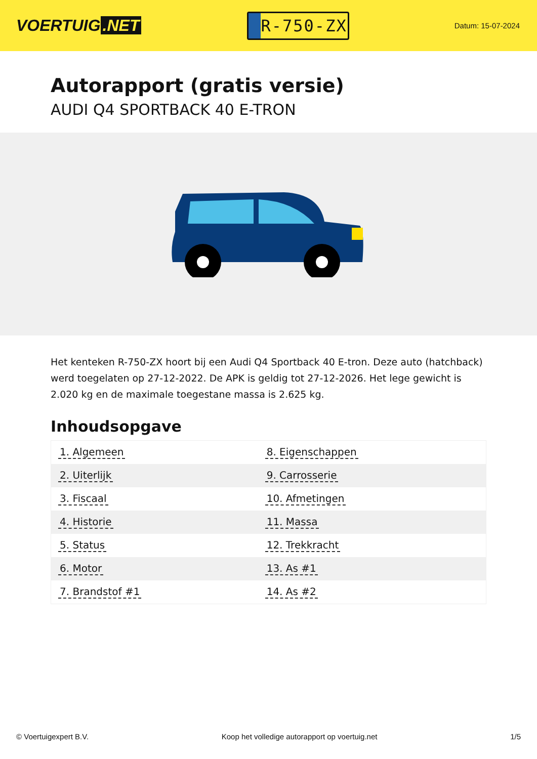VOERTUIG.NET
R-750-ZX
Datum: 15-07-2024
Autorapport (gratis versie)
AUDI Q4 SPORTBACK 40 E-TRON
Het kenteken R-750-ZX hoort bij een Audi Q4 Sportback 40 E-tron. Deze auto (hatchback) werd toegelaten op 27-12-2022. De APK is geldig tot 27-12-2026. Het lege gewicht is 2.020 kg en de maximale toegestane massa is 2.625 kg.
Inhoudsopgave
| 1. Algemeen | 8. Eigenschappen |
| 2. Uiterlijk | 9. Carrosserie |
| 3. Fiscaal | 10. Afmetingen |
| 4. Historie | 11. Massa |
| 5. Status | 12. Trekkracht |
| 6. Motor | 13. As #1 |
| 7. Brandstof #1 | 14. As #2 |
© Voertuigexpert B.V. Koop het volledige autorapport op voertuig.net 1/5